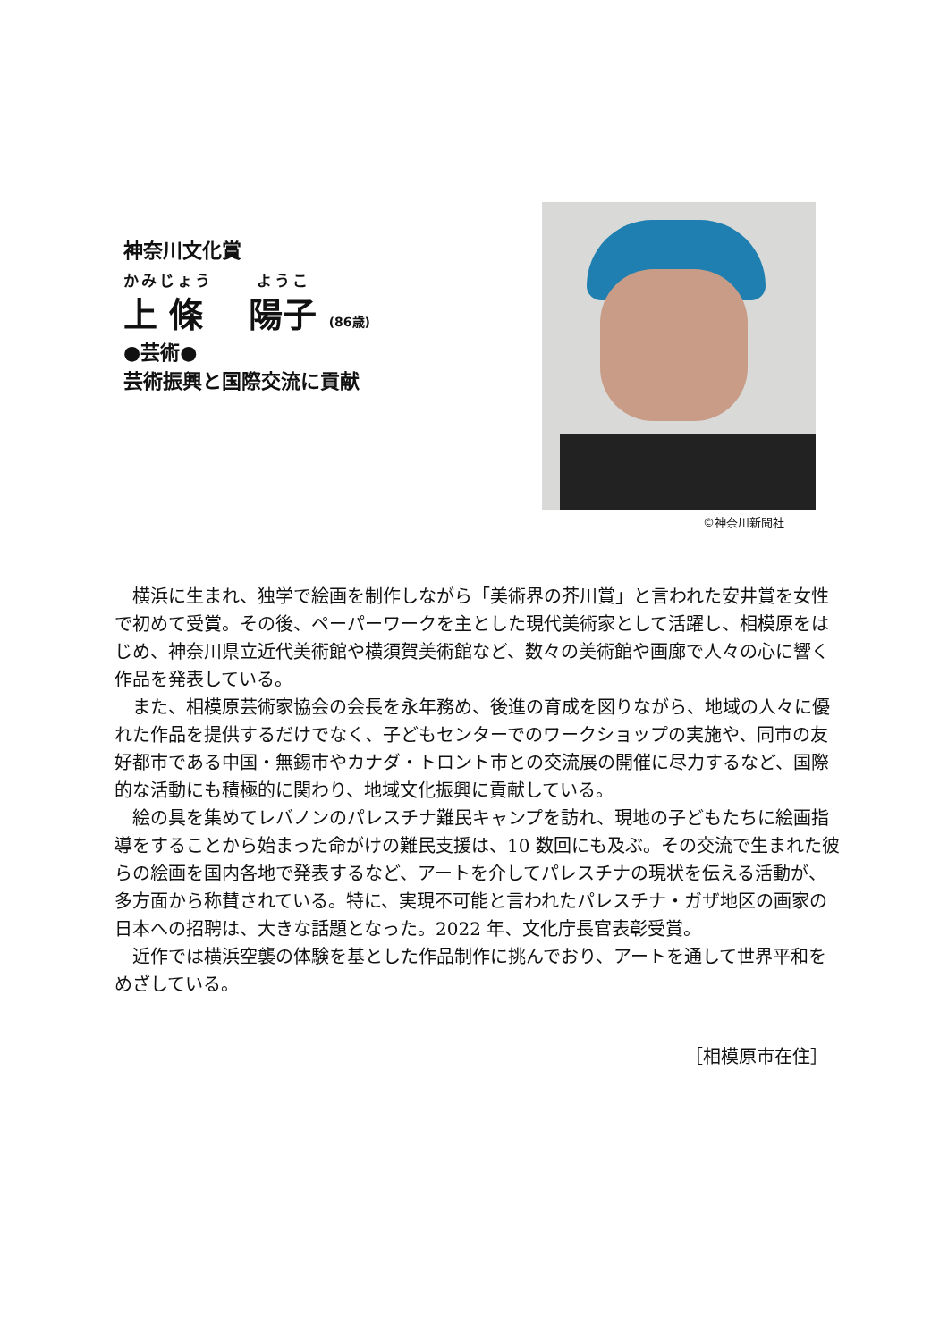神奈川文化賞
かみじょう　　 ようこ
上 條　 陽子 (86歳)
●芸術●
芸術振興と国際交流に貢献
©神奈川新聞社
横浜に生まれ、独学で絵画を制作しながら「美術界の芥川賞」と言われた安井賞を女性で初めて受賞。その後、ペーパーワークを主とした現代美術家として活躍し、相模原をはじめ、神奈川県立近代美術館や横須賀美術館など、数々の美術館や画廊で人々の心に響く作品を発表している。
また、相模原芸術家協会の会長を永年務め、後進の育成を図りながら、地域の人々に優れた作品を提供するだけでなく、子どもセンターでのワークショップの実施や、同市の友好都市である中国・無錫市やカナダ・トロント市との交流展の開催に尽力するなど、国際的な活動にも積極的に関わり、地域文化振興に貢献している。
絵の具を集めてレバノンのパレスチナ難民キャンプを訪れ、現地の子どもたちに絵画指導をすることから始まった命がけの難民支援は、10 数回にも及ぶ。その交流で生まれた彼らの絵画を国内各地で発表するなど、アートを介してパレスチナの現状を伝える活動が、多方面から称賛されている。特に、実現不可能と言われたパレスチナ・ガザ地区の画家の日本への招聘は、大きな話題となった。2022 年、文化庁長官表彰受賞。
近作では横浜空襲の体験を基とした作品制作に挑んでおり、アートを通して世界平和をめざしている。
［相模原市在住］